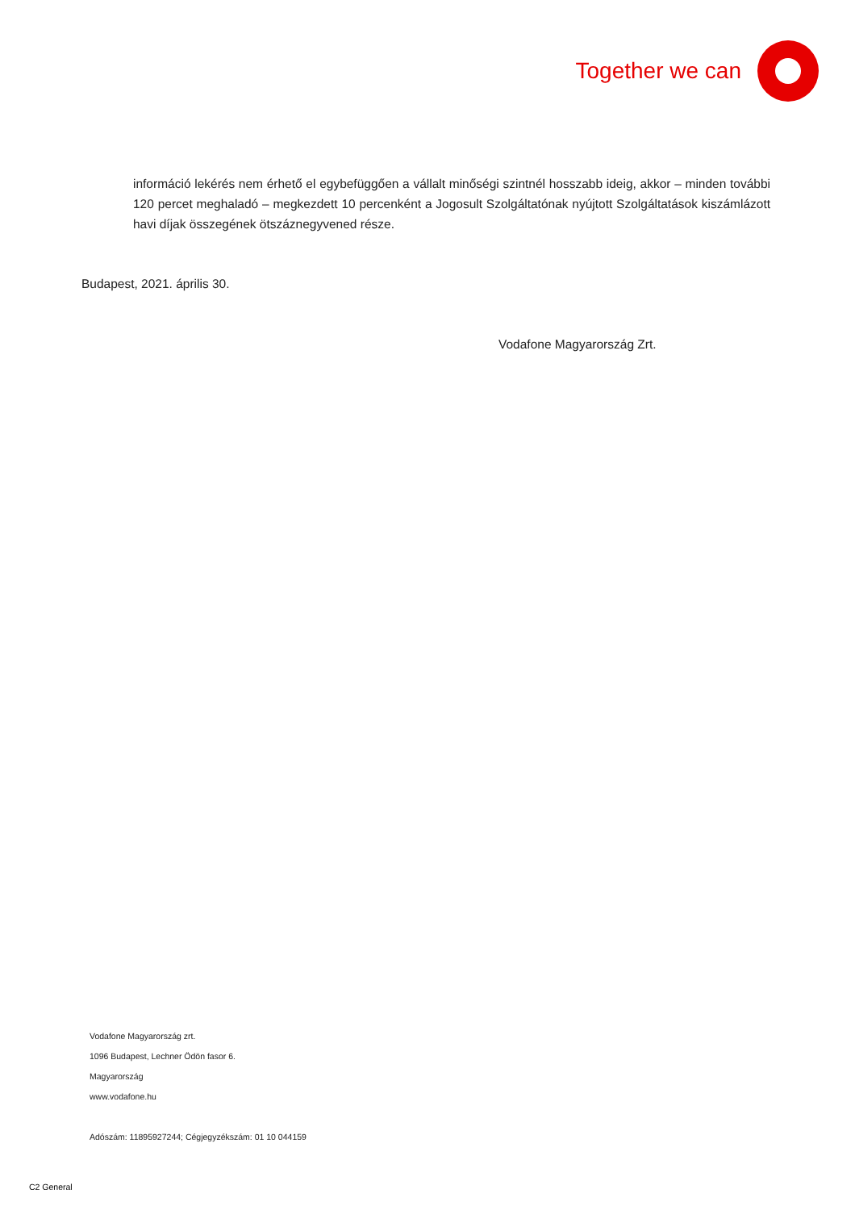Together we can
információ lekérés nem érhető el egybefüggően a vállalt minőségi szintnél hosszabb ideig, akkor – minden további 120 percet meghaladó – megkezdett 10 percenként a Jogosult Szolgáltatónak nyújtott Szolgáltatások kiszámlázott havi díjak összegének ötszáznegyvened része.
Budapest, 2021. április 30.
Vodafone Magyarország Zrt.
Vodafone Magyarország zrt.
1096 Budapest, Lechner Ödön fasor 6.
Magyarország
www.vodafone.hu
Adószám: 11895927244; Cégjegyzékszám: 01 10 044159
C2 General